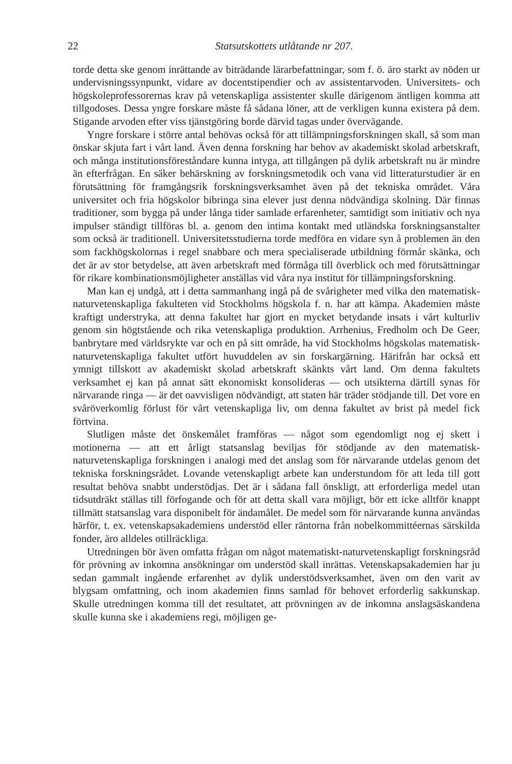22 Statsutskottets utlåtande nr 207.
torde detta ske genom inrättande av biträdande lärarbefattningar, som f. ö. äro starkt av nöden ur undervisningssynpunkt, vidare av docentstipendier och av assistentarvoden. Universitets- och högskoleprofessorernas krav på vetenskapliga assistenter skulle därigenom äntligen komma att tillgodoses. Dessa yngre forskare måste få sådana löner, att de verkligen kunna existera på dem. Stigande arvoden efter viss tjänstgöring borde därvid tagas under övervägande.
Yngre forskare i större antal behövas också för att tillämpningsforskningen skall, så som man önskar skjuta fart i vårt land. Även denna forskning har behov av akademiskt skolad arbetskraft, och många institutionsföreståndare kunna intyga, att tillgången på dylik arbetskraft nu är mindre än efterfrågan. En säker behärskning av forskningsmetodik och vana vid litteraturstudier är en förutsättning för framgångsrik forskningsverksamhet även på det tekniska området. Våra universitet och fria högskolor bibringa sina elever just denna nödvändiga skolning. Där finnas traditioner, som bygga på under långa tider samlade erfarenheter, samtidigt som initiativ och nya impulser ständigt tillföras bl. a. genom den intima kontakt med utländska forskningsanstalter som också är traditionell. Universitetsstudierna torde medföra en vidare syn å problemen än den som fackhögskolornas i regel snabbare och mera specialiserade utbildning förmår skänka, och det är av stor betydelse, att även arbetskraft med förmåga till överblick och med förutsättningar för rikare kombinationsmöjligheter anställas vid våra nya institut för tillämpningsforskning.
Man kan ej undgå, att i detta sammanhang ingå på de svårigheter med vilka den matematisk-naturvetenskapliga fakulteten vid Stockholms högskola f. n. har att kämpa. Akademien måste kraftigt understryka, att denna fakultet har gjort en mycket betydande insats i vårt kulturliv genom sin högtstående och rika vetenskapliga produktion. Arrhenius, Fredholm och De Geer, banbrytare med världsrykte var och en på sitt område, ha vid Stockholms högskolas matematisk-naturvetenskapliga fakultet utfört huvuddelen av sin forskargärning. Härifrån har också ett ymnigt tillskott av akademiskt skolad arbetskraft skänkts vårt land. Om denna fakultets verksamhet ej kan på annat sätt ekonomiskt konsolideras — och utsikterna därtill synas för närvarande ringa — är det oavvisligen nödvändigt, att staten här träder stödjande till. Det vore en svåröverkomlig förlust för vårt vetenskapliga liv, om denna fakultet av brist på medel fick förtvina.
Slutligen måste det önskemålet framföras — något som egendomligt nog ej skett i motionerna — att ett årligt statsanslag beviljas för stödjande av den matematisk-naturvetenskapliga forskningen i analogi med det anslag som för närvarande utdelas genom det tekniska forskningsrådet. Lovande vetenskapligt arbete kan understundom för att leda till gott resultat behöva snabbt understödjas. Det är i sådana fall önskligt, att erforderliga medel utan tidsutdräkt ställas till förfogande och för att detta skall vara möjligt, bör ett icke alltför knappt tillmätt statsanslag vara disponibelt för ändamålet. De medel som för närvarande kunna användas härför, t. ex. vetenskapsakademiens understöd eller räntorna från nobelkommittéernas särskilda fonder, äro alldeles otillräckliga.
Utredningen bör även omfatta frågan om något matematiskt-naturvetenskapligt forskningsråd för prövning av inkomna ansökningar om understöd skall inrättas. Vetenskapsakademien har ju sedan gammalt ingående erfarenhet av dylik understödsverksamhet, även om den varit av blygsam omfattning, och inom akademien finns samlad för behovet erforderlig sakkunskap. Skulle utredningen komma till det resultatet, att prövningen av de inkomna anslagsäskandena skulle kunna ske i akademiens regi, möjligen ge-